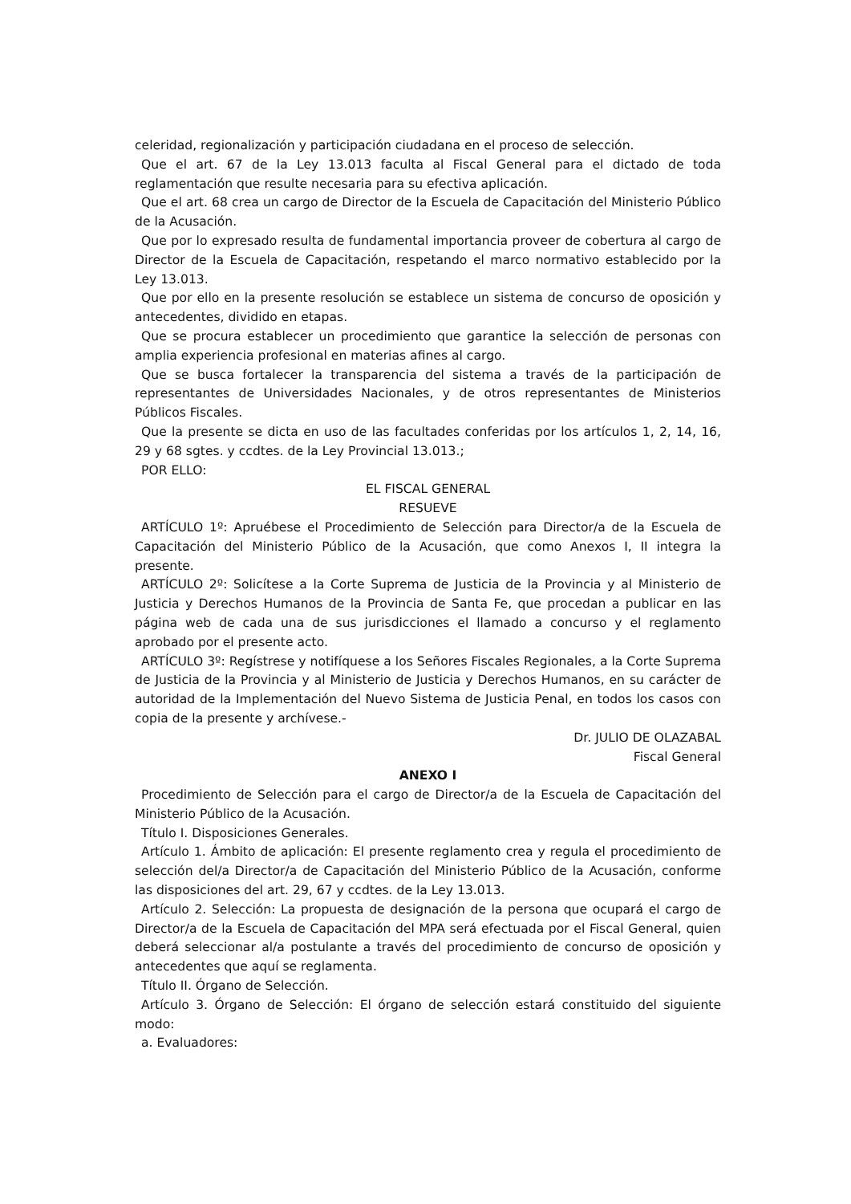celeridad, regionalización y participación ciudadana en el proceso de selección.
Que el art. 67 de la Ley 13.013 faculta al Fiscal General para el dictado de toda reglamentación que resulte necesaria para su efectiva aplicación.
Que el art. 68 crea un cargo de Director de la Escuela de Capacitación del Ministerio Público de la Acusación.
Que por lo expresado resulta de fundamental importancia proveer de cobertura al cargo de Director de la Escuela de Capacitación, respetando el marco normativo establecido por la Ley 13.013.
Que por ello en la presente resolución se establece un sistema de concurso de oposición y antecedentes, dividido en etapas.
Que se procura establecer un procedimiento que garantice la selección de personas con amplia experiencia profesional en materias afines al cargo.
Que se busca fortalecer la transparencia del sistema a través de la participación de representantes de Universidades Nacionales, y de otros representantes de Ministerios Públicos Fiscales.
Que la presente se dicta en uso de las facultades conferidas por los artículos 1, 2, 14, 16, 29 y 68 sgtes. y ccdtes. de la Ley Provincial 13.013.;
POR ELLO:
EL FISCAL GENERAL
RESUEVE
ARTÍCULO 1º: Apruébese el Procedimiento de Selección para Director/a de la Escuela de Capacitación del Ministerio Público de la Acusación, que como Anexos I, II integra la presente.
ARTÍCULO 2º: Solicítese a la Corte Suprema de Justicia de la Provincia y al Ministerio de Justicia y Derechos Humanos de la Provincia de Santa Fe, que procedan a publicar en las página web de cada una de sus jurisdicciones el llamado a concurso y el reglamento aprobado por el presente acto.
ARTÍCULO 3º: Regístrese y notifíquese a los Señores Fiscales Regionales, a la Corte Suprema de Justicia de la Provincia y al Ministerio de Justicia y Derechos Humanos, en su carácter de autoridad de la Implementación del Nuevo Sistema de Justicia Penal, en todos los casos con copia de la presente y archívese.-
Dr. JULIO DE OLAZABAL
Fiscal General
ANEXO I
Procedimiento de Selección para el cargo de Director/a de la Escuela de Capacitación del Ministerio Público de la Acusación.
Título I. Disposiciones Generales.
Artículo 1. Ámbito de aplicación: El presente reglamento crea y regula el procedimiento de selección del/a Director/a de Capacitación del Ministerio Público de la Acusación, conforme las disposiciones del art. 29, 67 y ccdtes. de la Ley 13.013.
Artículo 2. Selección: La propuesta de designación de la persona que ocupará el cargo de Director/a de la Escuela de Capacitación del MPA será efectuada por el Fiscal General, quien deberá seleccionar al/a postulante a través del procedimiento de concurso de oposición y antecedentes que aquí se reglamenta.
Título II. Órgano de Selección.
Artículo 3. Órgano de Selección: El órgano de selección estará constituido del siguiente modo:
a. Evaluadores: